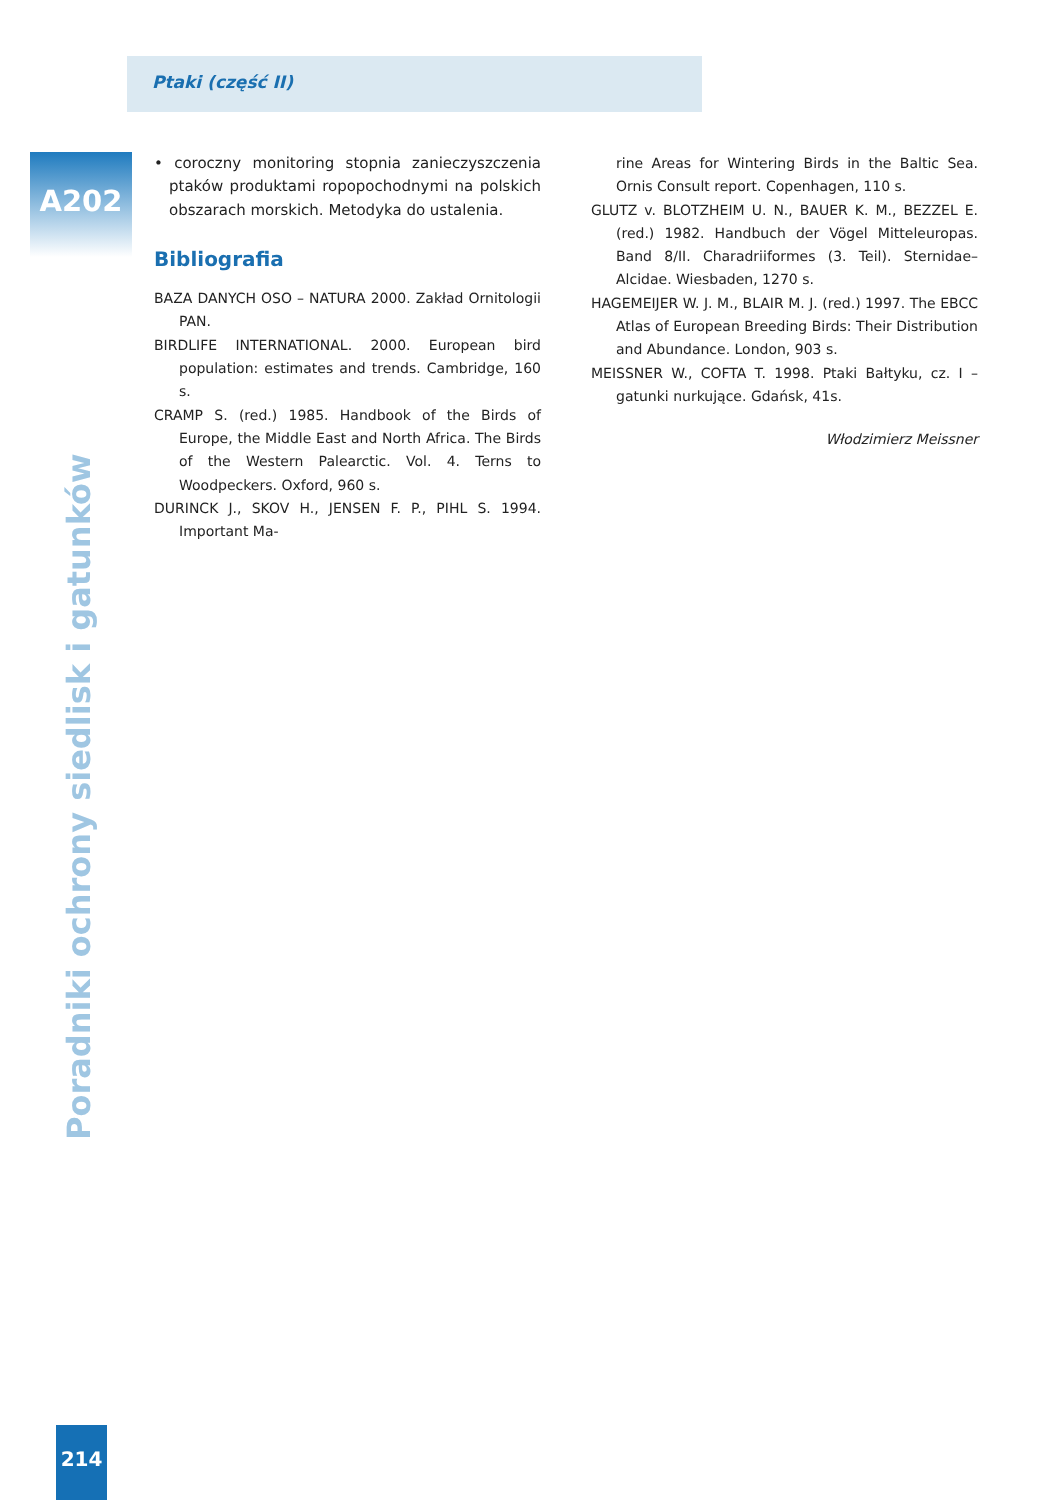Ptaki (część II)
A202
• coroczny monitoring stopnia zanieczyszczenia ptaków produktami ropopochodnymi na polskich obszarach morskich. Metodyka do ustalenia.
Bibliografia
BAZA DANYCH OSO – NATURA 2000. Zakład Ornitologii PAN.
BIRDLIFE INTERNATIONAL. 2000. European bird population: estimates and trends. Cambridge, 160 s.
CRAMP S. (red.) 1985. Handbook of the Birds of Europe, the Middle East and North Africa. The Birds of the Western Palearctic. Vol. 4. Terns to Woodpeckers. Oxford, 960 s.
DURINCK J., SKOV H., JENSEN F. P., PIHL S. 1994. Important Ma-
rine Areas for Wintering Birds in the Baltic Sea. Ornis Consult report. Copenhagen, 110 s.
GLUTZ v. BLOTZHEIM U. N., BAUER K. M., BEZZEL E. (red.) 1982. Handbuch der Vögel Mitteleuropas. Band 8/II. Charadriiformes (3. Teil). Sternidae–Alcidae. Wiesbaden, 1270 s.
HAGEMEIJER W. J. M., BLAIR M. J. (red.) 1997. The EBCC Atlas of European Breeding Birds: Their Distribution and Abundance. London, 903 s.
MEISSNER W., COFTA T. 1998. Ptaki Bałtyku, cz. I – gatunki nurkujące. Gdańsk, 41s.
Włodzimierz Meissner
Poradniki ochrony siedlisk i gatunków
214